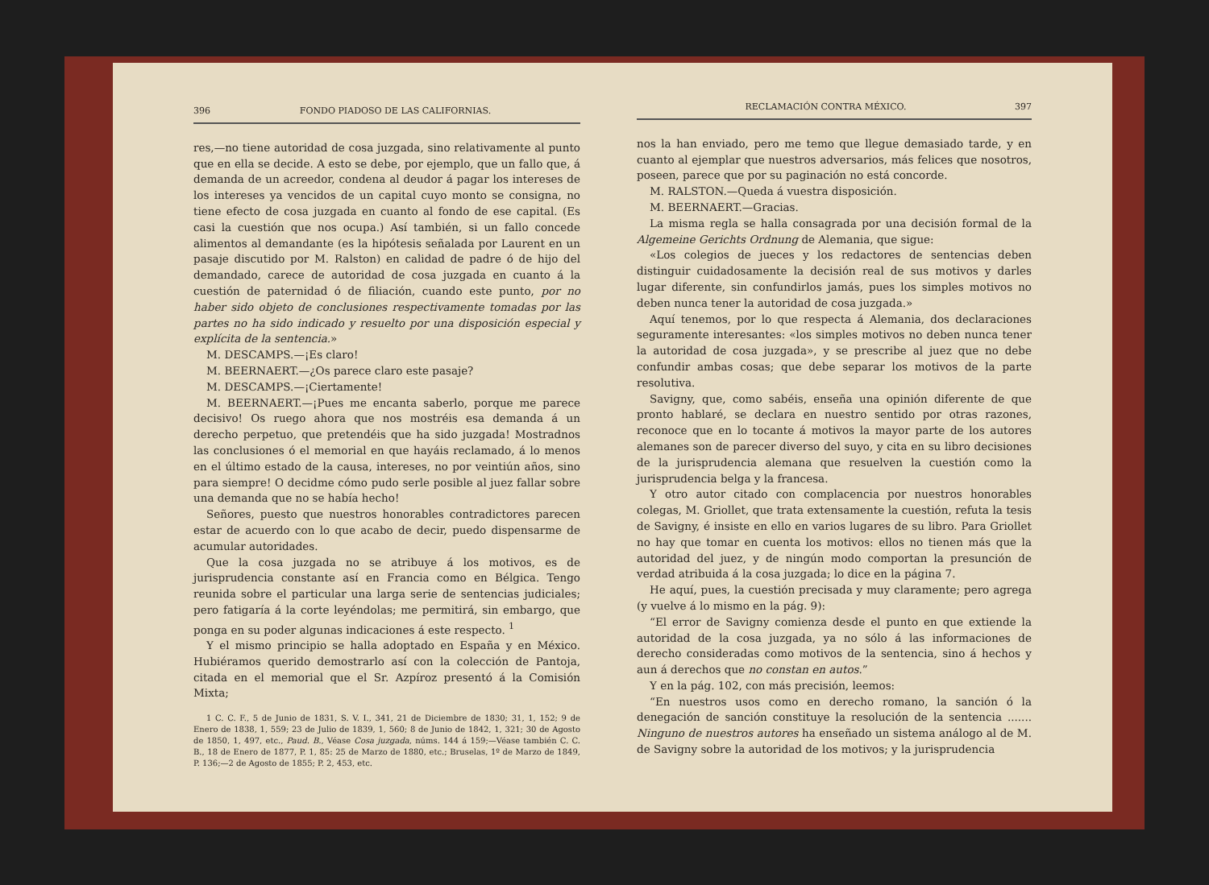396 FONDO PIADOSO DE LAS CALIFORNIAS.
res,—no tiene autoridad de cosa juzgada, sino relativamente al punto que en ella se decide. A esto se debe, por ejemplo, que un fallo que, á demanda de un acreedor, condena al deudor á pagar los intereses de los intereses ya vencidos de un capital cuyo monto se consigna, no tiene efecto de cosa juzgada en cuanto al fondo de ese capital. (Es casi la cuestión que nos ocupa.) Así también, si un fallo concede alimentos al demandante (es la hipótesis señalada por Laurent en un pasaje discutido por M. Ralston) en calidad de padre ó de hijo del demandado, carece de autoridad de cosa juzgada en cuanto á la cuestión de paternidad ó de filiación, cuando este punto, por no haber sido objeto de conclusiones respectivamente tomadas por las partes no ha sido indicado y resuelto por una disposición especial y explícita de la sentencia.»
M. DESCAMPS.—¡Es claro!
M. BEERNAERT.—¿Os parece claro este pasaje?
M. DESCAMPS.—¡Ciertamente!
M. BEERNAERT.—¡Pues me encanta saberlo, porque me parece decisivo! Os ruego ahora que nos mostréis esa demanda á un derecho perpetuo, que pretendéis que ha sido juzgada! Mostradnos las conclusiones ó el memorial en que hayáis reclamado, á lo menos en el último estado de la causa, intereses, no por veintiún años, sino para siempre! O decidme cómo pudo serle posible al juez fallar sobre una demanda que no se había hecho!
Señores, puesto que nuestros honorables contradictores parecen estar de acuerdo con lo que acabo de decir, puedo dispensarme de acumular autoridades.
Que la cosa juzgada no se atribuye á los motivos, es de jurisprudencia constante así en Francia como en Bélgica. Tengo reunida sobre el particular una larga serie de sentencias judiciales; pero fatigaría á la corte leyéndolas; me permitirá, sin embargo, que ponga en su poder algunas indicaciones á este respecto. <sup>1</sup>
Y el mismo principio se halla adoptado en España y en México. Hubiéramos querido demostrarlo así con la colección de Pantoja, citada en el memorial que el Sr. Azpíroz presentó á la Comisión Mixta;
1 C. C. F., 5 de Junio de 1831, S. V. I., 341, 21 de Diciembre de 1830; 31, 1, 152; 9 de Enero de 1838, 1, 559; 23 de Julio de 1839, 1, 560; 8 de Junio de 1842, 1, 321; 30 de Agosto de 1850, 1, 497, etc., Paud. B., Véase Cosa juzgada, núms. 144 á 159;—Véase también C. C. B., 18 de Enero de 1877, P. 1, 85: 25 de Marzo de 1880, etc.; Bruselas, 1º de Marzo de 1849, P. 136;—2 de Agosto de 1855; P. 2, 453, etc.
RECLAMACIÓN CONTRA MÉXICO. 397
nos la han enviado, pero me temo que llegue demasiado tarde, y en cuanto al ejemplar que nuestros adversarios, más felices que nosotros, poseen, parece que por su paginación no está concorde.
M. RALSTON.—Queda á vuestra disposición.
M. BEERNAERT.—Gracias.
La misma regla se halla consagrada por una decisión formal de la Algemeine Gerichts Ordnung de Alemania, que sigue:
«Los colegios de jueces y los redactores de sentencias deben distinguir cuidadosamente la decisión real de sus motivos y darles lugar diferente, sin confundirlos jamás, pues los simples motivos no deben nunca tener la autoridad de cosa juzgada.»
Aquí tenemos, por lo que respecta á Alemania, dos declaraciones seguramente interesantes: «los simples motivos no deben nunca tener la autoridad de cosa juzgada», y se prescribe al juez que no debe confundir ambas cosas; que debe separar los motivos de la parte resolutiva.
Savigny, que, como sabéis, enseña una opinión diferente de que pronto hablaré, se declara en nuestro sentido por otras razones, reconoce que en lo tocante á motivos la mayor parte de los autores alemanes son de parecer diverso del suyo, y cita en su libro decisiones de la jurisprudencia alemana que resuelven la cuestión como la jurisprudencia belga y la francesa.
Y otro autor citado con complacencia por nuestros honorables colegas, M. Griollet, que trata extensamente la cuestión, refuta la tesis de Savigny, é insiste en ello en varios lugares de su libro. Para Griollet no hay que tomar en cuenta los motivos: ellos no tienen más que la autoridad del juez, y de ningún modo comportan la presunción de verdad atribuida á la cosa juzgada; lo dice en la página 7.
He aquí, pues, la cuestión precisada y muy claramente; pero agrega (y vuelve á lo mismo en la pág. 9):
“El error de Savigny comienza desde el punto en que extiende la autoridad de la cosa juzgada, ya no sólo á las informaciones de derecho consideradas como motivos de la sentencia, sino á hechos y aun á derechos que no constan en autos.”
Y en la pág. 102, con más precisión, leemos:
“En nuestros usos como en derecho romano, la sanción ó la denegación de sanción constituye la resolución de la sentencia ....... Ninguno de nuestros autores ha enseñado un sistema análogo al de M. de Savigny sobre la autoridad de los motivos; y la jurisprudencia